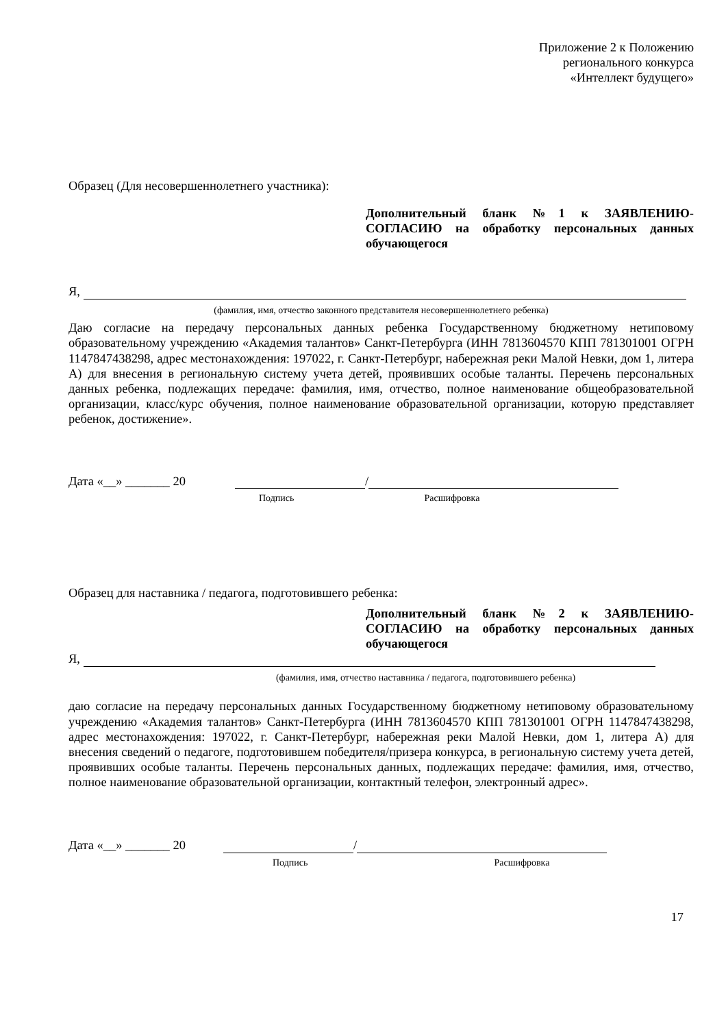Приложение 2 к Положению
регионального конкурса
«Интеллект будущего»
Образец (Для несовершеннолетнего участника):
Дополнительный бланк №1 к ЗАЯВЛЕНИЮ-СОГЛАСИЮ на обработку персональных данных обучающегося
Я,
(фамилия, имя, отчество законного представителя несовершеннолетнего ребенка)
Даю согласие на передачу персональных данных ребенка Государственному бюджетному нетиповому образовательному учреждению «Академия талантов» Санкт-Петербурга (ИНН 7813604570 КПП 781301001 ОГРН 1147847438298, адрес местонахождения: 197022, г. Санкт-Петербург, набережная реки Малой Невки, дом 1, литера А) для внесения в региональную систему учета детей, проявивших особые таланты. Перечень персональных данных ребенка, подлежащих передаче: фамилия, имя, отчество, полное наименование общеобразовательной организации, класс/курс обучения, полное наименование образовательной организации, которую представляет ребенок, достижение».
Дата «__» _______ 20 /
Подпись Расшифровка
Образец для наставника / педагога, подготовившего ребенка:
Дополнительный бланк №2 к ЗАЯВЛЕНИЮ-СОГЛАСИЮ на обработку персональных данных обучающегося
Я,
(фамилия, имя, отчество наставника / педагога, подготовившего ребенка)
даю согласие на передачу персональных данных Государственному бюджетному нетиповому образовательному учреждению «Академия талантов» Санкт-Петербурга (ИНН 7813604570 КПП 781301001 ОГРН 1147847438298, адрес местонахождения: 197022, г. Санкт-Петербург, набережная реки Малой Невки, дом 1, литера А) для внесения сведений о педагоге, подготовившем победителя/призера конкурса, в региональную систему учета детей, проявивших особые таланты. Перечень персональных данных, подлежащих передаче: фамилия, имя, отчество, полное наименование образовательной организации, контактный телефон, электронный адрес».
Дата «__» _______ 20 /
Подпись Расшифровка
17